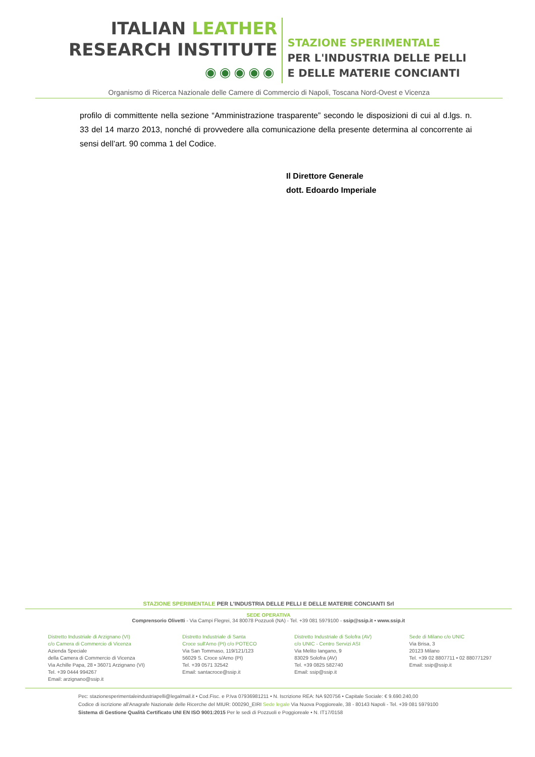ITALIAN LEATHER
RESEARCH INSTITUTE
◉◉◉◉◉
STAZIONE SPERIMENTALE
PER L'INDUSTRIA DELLE PELLI
E DELLE MATERIE CONCIANTI
Organismo di Ricerca Nazionale delle Camere di Commercio di Napoli, Toscana Nord-Ovest e Vicenza
profilo di committente nella sezione “Amministrazione trasparente” secondo le disposizioni di cui al d.lgs. n. 33 del 14 marzo 2013, nonché di provvedere alla comunicazione della presente determina al concorrente ai sensi dell’art. 90 comma 1 del Codice.
Il Direttore Generale
dott. Edoardo Imperiale
STAZIONE SPERIMENTALE PER L'INDUSTRIA DELLE PELLI E DELLE MATERIE CONCIANTI Srl
SEDE OPERATIVA
Comprensorio Olivetti - Via Campi Flegrei, 34 80078 Pozzuoli (NA) - Tel. +39 081 5979100 - ssip@ssip.it • www.ssip.it
Distretto Industriale di Arzignano (VI)
c/o Camera di Commercio di Vicenza
Azienda Speciale
della Camera di Commercio di Vicenza
Via Achille Papa, 28 • 36071 Arzignano (VI)
Tel. +39 0444 994267
Email: arzignano@ssip.it
Distretto Industriale di Santa
Croce sull'Arno (PI) c/o POTECO
Via San Tommaso, 119/121/123
56029 S. Croce s/Arno (PI)
Tel. +39 0571 32542
Email: santacroce@ssip.it
Distretto Industriale di Solofra (AV)
c/o UNIC - Centro Servizi ASI
Via Melito Iangano, 9
83029 Solofra (AV)
Tel. +39 0825 582740
Email: ssip@ssip.it
Sede di Milano c/o UNIC
Via Brisa, 3
20123 Milano
Tel. +39 02 8807711 • 02 880771297
Email: ssip@ssip.it
Pec: stazionesperimentaleindustriapelli@legalmail.it • Cod.Fisc. e P.Iva 07936981211 • N. Iscrizione REA: NA 920756 • Capitale Sociale: € 9.690.240,00
Codice di iscrizione all'Anagrafe Nazionale delle Ricerche del MIUR: 000290_EIRI Sede legale Via Nuova Poggioreale, 38 - 80143 Napoli - Tel. +39 081 5979100
Sistema di Gestione Qualità Certificato UNI EN ISO 9001:2015 Per le sedi di Pozzuoli e Poggioreale • N. IT17/0158